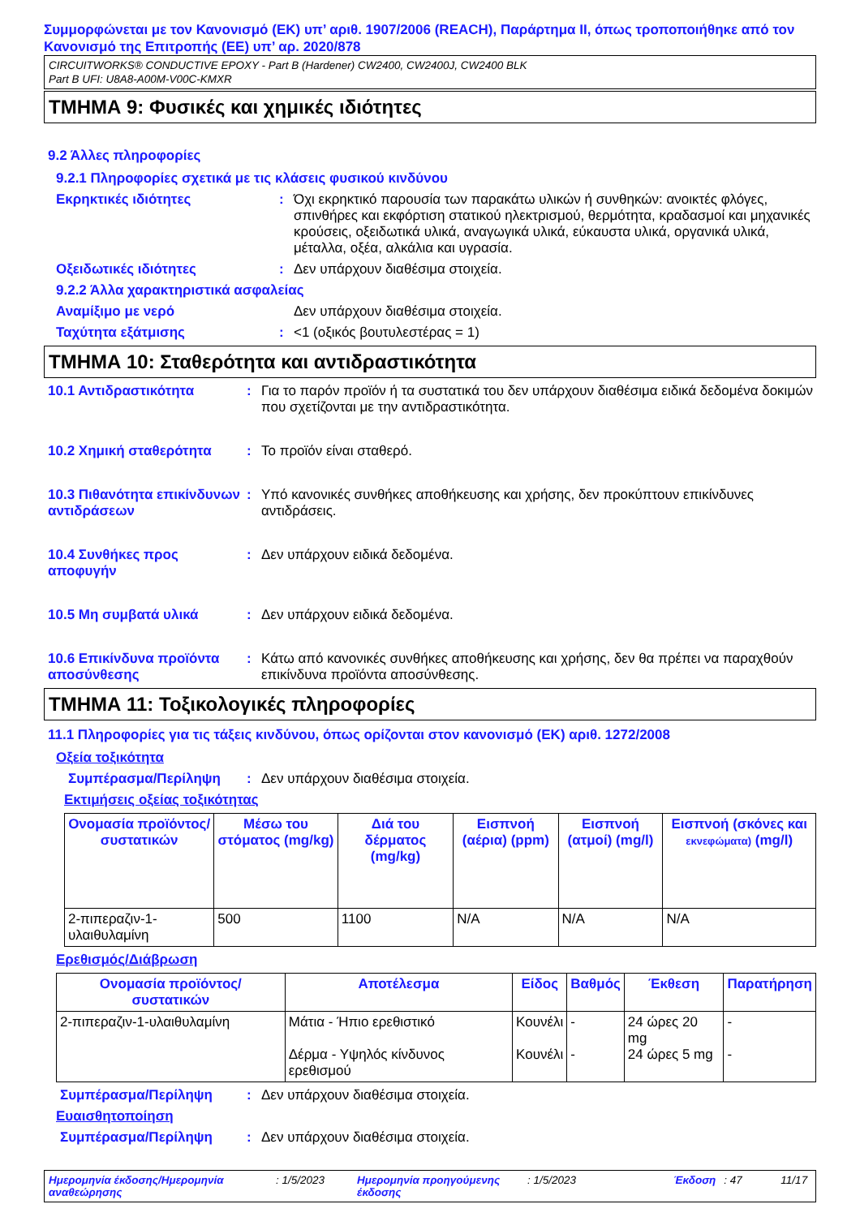Συμμορφώνεται με τον Κανονισμό (ΕΚ) υπ’ αριθ. 1907/2006 (REACH), Παράρτημα II, όπως τροποποιήθηκε από τον Κανονισμό της Επιτροπής (ΕΕ) υπ’ αρ. 2020/878
CIRCUITWORKS® CONDUCTIVE EPOXY - Part B (Hardener) CW2400, CW2400J, CW2400 BLK
Part B UFI: U8A8-A00M-V00C-KMXR
ΤΜΗΜΑ 9: Φυσικές και χημικές ιδιότητες
9.2 Άλλες πληροφορίες
9.2.1 Πληροφορίες σχετικά με τις κλάσεις φυσικού κινδύνου
Εκρηκτικές ιδιότητες: Όχι εκρηκτικό παρουσία των παρακάτω υλικών ή συνθηκών: ανοικτές φλόγες, σπινθήρες και εκφόρτιση στατικού ηλεκτρισμού, θερμότητα, κραδασμοί και μηχανικές κρούσεις, οξειδωτικά υλικά, αναγωγικά υλικά, εύκαυστα υλικά, οργανικά υλικά, μέταλλα, οξέα, αλκάλια και υγρασία.
Οξειδωτικές ιδιότητες: Δεν υπάρχουν διαθέσιμα στοιχεία.
9.2.2 Άλλα χαρακτηριστικά ασφαλείας
Αναμίξιμο με νερό Δεν υπάρχουν διαθέσιμα στοιχεία.
Ταχύτητα εξάτμισης: <1 (οξικός βουτυλεστέρας = 1)
ΤΜΗΜΑ 10: Σταθερότητα και αντιδραστικότητα
10.1 Αντιδραστικότητα: Για το παρόν προϊόν ή τα συστατικά του δεν υπάρχουν διαθέσιμα ειδικά δεδομένα δοκιμών που σχετίζονται με την αντιδραστικότητα.
10.2 Χημική σταθερότητα: Το προϊόν είναι σταθερό.
10.3 Πιθανότητα επικίνδυνων αντιδράσεων: Υπό κανονικές συνθήκες αποθήκευσης και χρήσης, δεν προκύπτουν επικίνδυνες αντιδράσεις.
10.4 Συνθήκες προς αποφυγήν: Δεν υπάρχουν ειδικά δεδομένα.
10.5 Μη συμβατά υλικά: Δεν υπάρχουν ειδικά δεδομένα.
10.6 Επικίνδυνα προϊόντα αποσύνθεσης: Κάτω από κανονικές συνθήκες αποθήκευσης και χρήσης, δεν θα πρέπει να παραχθούν επικίνδυνα προϊόντα αποσύνθεσης.
ΤΜΗΜΑ 11: Τοξικολογικές πληροφορίες
11.1 Πληροφορίες για τις τάξεις κινδύνου, όπως ορίζονται στον κανονισμό (ΕΚ) αριθ. 1272/2008
Οξεία τοξικότητα
Συμπέρασμα/Περίληψη: Δεν υπάρχουν διαθέσιμα στοιχεία.
Εκτιμήσεις οξείας τοξικότητας
| Ονομασία προϊόντος/συστατικών | Μέσω του στόματος (mg/kg) | Διά του δέρματος (mg/kg) | Εισπνοή (αέρια) (ppm) | Εισπνοή (ατμοί) (mg/l) | Εισπνοή (σκόνες και εκνεφώματα) (mg/l) |
| --- | --- | --- | --- | --- | --- |
| 2-πιπεραζιν-1-υλαιθυλαμίνη | 500 | 1100 | N/A | N/A | N/A |
Ερεθισμός/Διάβρωση
| Ονομασία προϊόντος/ συστατικών | Αποτέλεσμα | Είδος | Βαθμός | Έκθεση | Παρατήρηση |
| --- | --- | --- | --- | --- | --- |
| 2-πιπεραζιν-1-υλαιθυλαμίνη | Μάτια - Ήπιο ερεθιστικό Δέρμα - Υψηλός κίνδυνος ερεθισμού | Κουνέλι Κουνέλι | - - | 24 ώρες 20 mg 24 ώρες 5 mg | - - |
Συμπέρασμα/Περίληψη: Δεν υπάρχουν διαθέσιμα στοιχεία.
Ευαισθητοποίηση
Συμπέρασμα/Περίληψη: Δεν υπάρχουν διαθέσιμα στοιχεία.
Ημερομηνία έκδοσης/Ημερομηνία αναθεώρησης: 1/5/2023 Ημερομηνία προηγούμενης έκδοσης: 1/5/2023 Έκδοση: 47 11/17